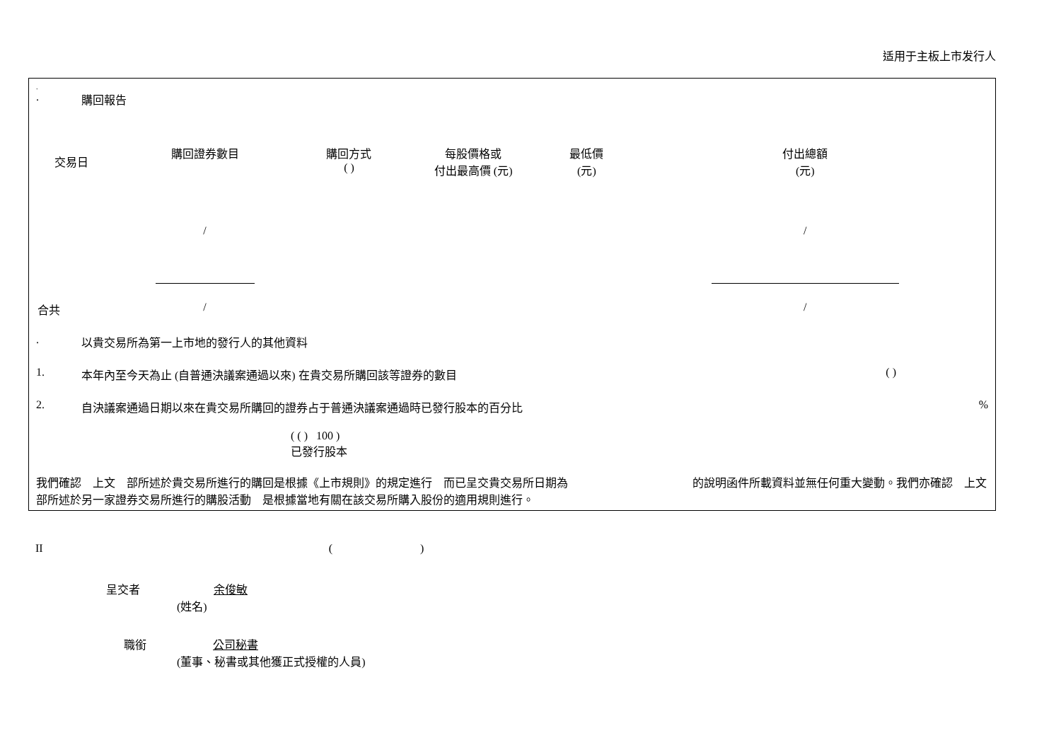适用于主板上市发行人
.
. 購回報告
| 交易日 | 購回證券數目 | 購回方式 ( ) | 每股價格或 付出最高價 (元) | 最低價 (元) | 付出總額 (元) |
| --- | --- | --- | --- | --- | --- |
| | / | | | | / |
| 合共 | / | | | | / |
. 以貴交易所為第一上市地的發行人的其他資料
1. 本年內至今天為止 (自普通決議案通過以來) 在貴交易所購回該等證券的數目 ( )
2. 自決議案通過日期以來在貴交易所購回的證券占于普通決議案通過時已發行股本的百分比%
( ( ) 100 )
已發行股本
我們確認　上文　部所述於貴交易所進行的購回是根據《上市規則》的規定進行　而已呈交貴交易所日期為　　　　　　　　　　　的說明函件所載資料並無任何重大變動。我們亦確認　上文　部所述於另一家證券交易所進行的購股活動　是根據當地有關在該交易所購入股份的適用規則進行。
II ( )
呈交者 余俊敏
(姓名)
職銜 公司秘書
(董事、秘書或其他獲正式授權的人員)